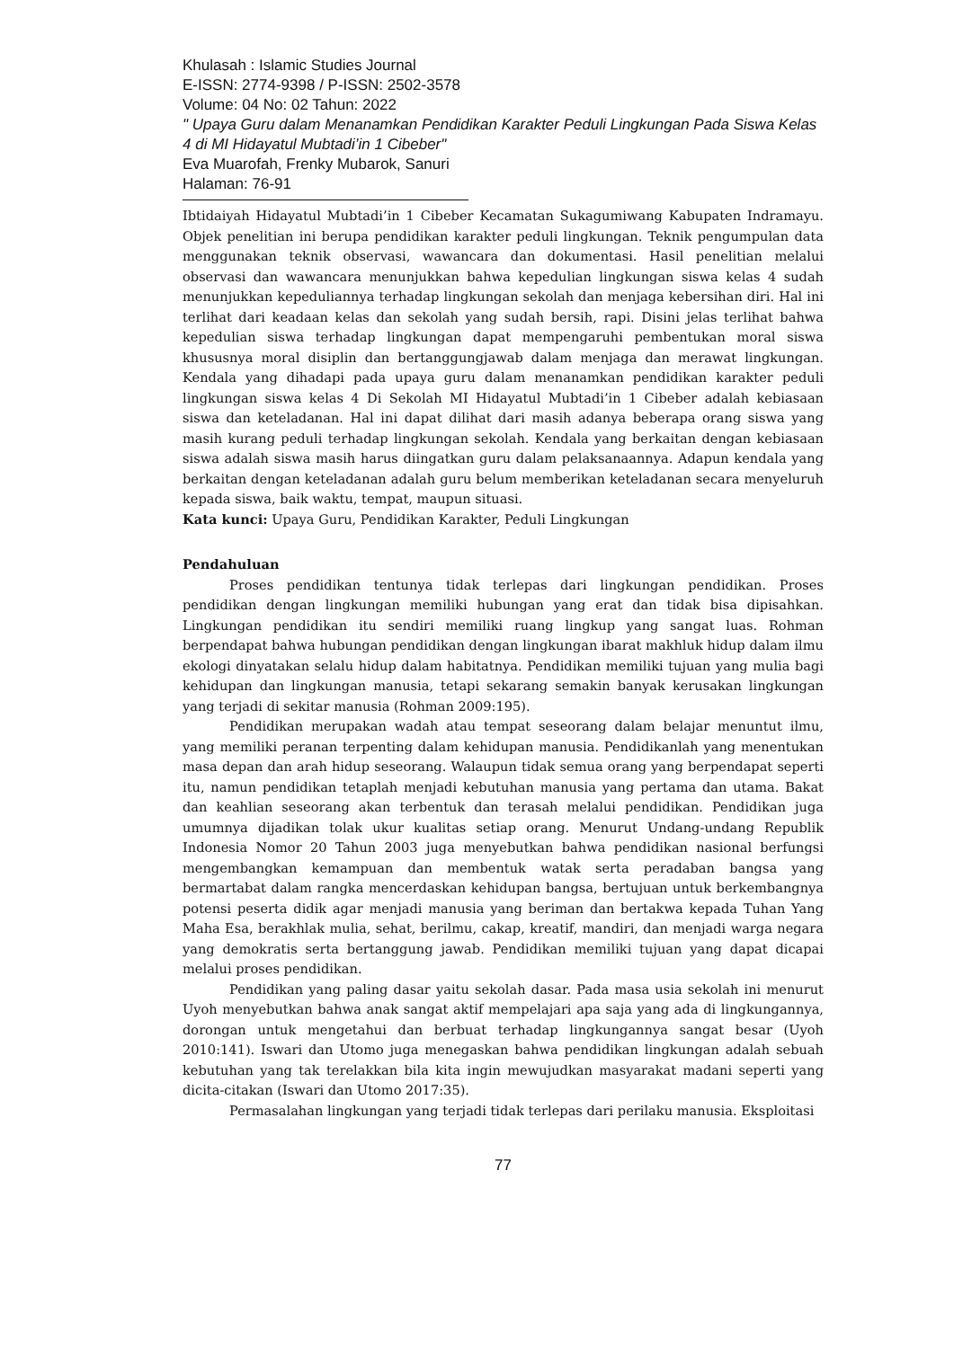Khulasah : Islamic Studies Journal
E-ISSN: 2774-9398 / P-ISSN: 2502-3578
Volume: 04 No: 02 Tahun: 2022
" Upaya Guru dalam Menanamkan Pendidikan Karakter Peduli Lingkungan Pada Siswa Kelas 4 di MI Hidayatul Mubtadi’in 1 Cibeber"
Eva Muarofah, Frenky Mubarok, Sanuri
Halaman: 76-91
Ibtidaiyah Hidayatul Mubtadi’in 1 Cibeber Kecamatan Sukagumiwang Kabupaten Indramayu. Objek penelitian ini berupa pendidikan karakter peduli lingkungan. Teknik pengumpulan data menggunakan teknik observasi, wawancara dan dokumentasi. Hasil penelitian melalui observasi dan wawancara menunjukkan bahwa kepedulian lingkungan siswa kelas 4 sudah menunjukkan kepeduliannya terhadap lingkungan sekolah dan menjaga kebersihan diri. Hal ini terlihat dari keadaan kelas dan sekolah yang sudah bersih, rapi. Disini jelas terlihat bahwa kepedulian siswa terhadap lingkungan dapat mempengaruhi pembentukan moral siswa khususnya moral disiplin dan bertanggungjawab dalam menjaga dan merawat lingkungan. Kendala yang dihadapi pada upaya guru dalam menanamkan pendidikan karakter peduli lingkungan siswa kelas 4 Di Sekolah MI Hidayatul Mubtadi’in 1 Cibeber adalah kebiasaan siswa dan keteladanan. Hal ini dapat dilihat dari masih adanya beberapa orang siswa yang masih kurang peduli terhadap lingkungan sekolah. Kendala yang berkaitan dengan kebiasaan siswa adalah siswa masih harus diingatkan guru dalam pelaksanaannya. Adapun kendala yang berkaitan dengan keteladanan adalah guru belum memberikan keteladanan secara menyeluruh kepada siswa, baik waktu, tempat, maupun situasi.
Kata kunci: Upaya Guru, Pendidikan Karakter, Peduli Lingkungan
Pendahuluan
Proses pendidikan tentunya tidak terlepas dari lingkungan pendidikan. Proses pendidikan dengan lingkungan memiliki hubungan yang erat dan tidak bisa dipisahkan. Lingkungan pendidikan itu sendiri memiliki ruang lingkup yang sangat luas. Rohman berpendapat bahwa hubungan pendidikan dengan lingkungan ibarat makhluk hidup dalam ilmu ekologi dinyatakan selalu hidup dalam habitatnya. Pendidikan memiliki tujuan yang mulia bagi kehidupan dan lingkungan manusia, tetapi sekarang semakin banyak kerusakan lingkungan yang terjadi di sekitar manusia (Rohman 2009:195).
Pendidikan merupakan wadah atau tempat seseorang dalam belajar menuntut ilmu, yang memiliki peranan terpenting dalam kehidupan manusia. Pendidikanlah yang menentukan masa depan dan arah hidup seseorang. Walaupun tidak semua orang yang berpendapat seperti itu, namun pendidikan tetaplah menjadi kebutuhan manusia yang pertama dan utama. Bakat dan keahlian seseorang akan terbentuk dan terasah melalui pendidikan. Pendidikan juga umumnya dijadikan tolak ukur kualitas setiap orang. Menurut Undang-undang Republik Indonesia Nomor 20 Tahun 2003 juga menyebutkan bahwa pendidikan nasional berfungsi mengembangkan kemampuan dan membentuk watak serta peradaban bangsa yang bermartabat dalam rangka mencerdaskan kehidupan bangsa, bertujuan untuk berkembangnya potensi peserta didik agar menjadi manusia yang beriman dan bertakwa kepada Tuhan Yang Maha Esa, berakhlak mulia, sehat, berilmu, cakap, kreatif, mandiri, dan menjadi warga negara yang demokratis serta bertanggung jawab. Pendidikan memiliki tujuan yang dapat dicapai melalui proses pendidikan.
Pendidikan yang paling dasar yaitu sekolah dasar. Pada masa usia sekolah ini menurut Uyoh menyebutkan bahwa anak sangat aktif mempelajari apa saja yang ada di lingkungannya, dorongan untuk mengetahui dan berbuat terhadap lingkungannya sangat besar (Uyoh 2010:141). Iswari dan Utomo juga menegaskan bahwa pendidikan lingkungan adalah sebuah kebutuhan yang tak terelakkan bila kita ingin mewujudkan masyarakat madani seperti yang dicita-citakan (Iswari dan Utomo 2017:35).
Permasalahan lingkungan yang terjadi tidak terlepas dari perilaku manusia. Eksploitasi
77